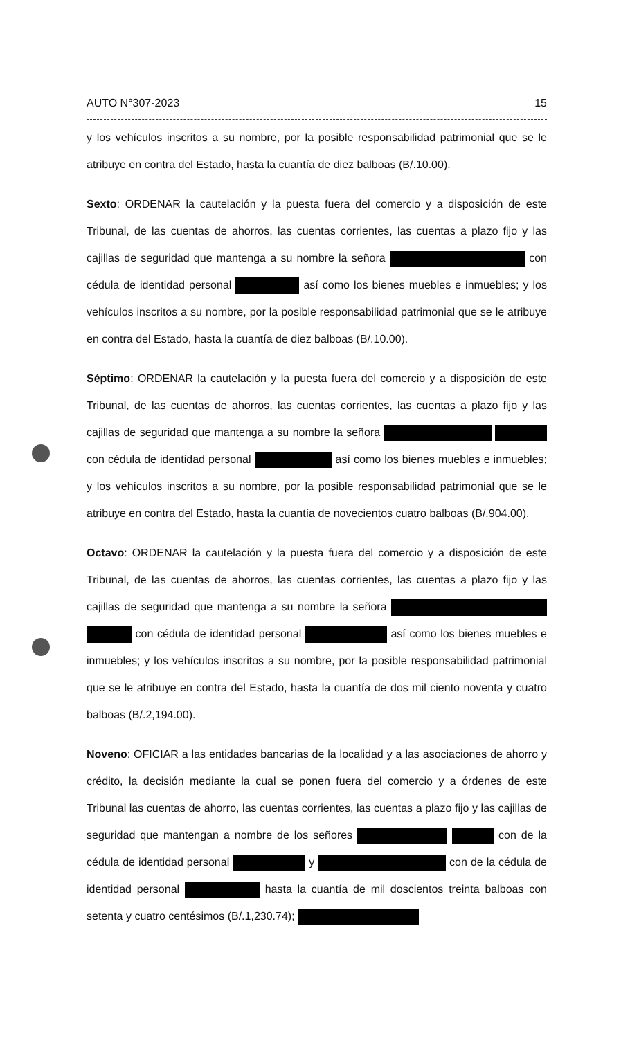AUTO N°307-2023 15
y los vehículos inscritos a su nombre, por la posible responsabilidad patrimonial que se le atribuye en contra del Estado, hasta la cuantía de diez balboas (B/.10.00).
Sexto: ORDENAR la cautelación y la puesta fuera del comercio y a disposición de este Tribunal, de las cuentas de ahorros, las cuentas corrientes, las cuentas a plazo fijo y las cajillas de seguridad que mantenga a su nombre la señora con cédula de identidad personal así como los bienes muebles e inmuebles; y los vehículos inscritos a su nombre, por la posible responsabilidad patrimonial que se le atribuye en contra del Estado, hasta la cuantía de diez balboas (B/.10.00).
Séptimo: ORDENAR la cautelación y la puesta fuera del comercio y a disposición de este Tribunal, de las cuentas de ahorros, las cuentas corrientes, las cuentas a plazo fijo y las cajillas de seguridad que mantenga a su nombre la señora con cédula de identidad personal así como los bienes muebles e inmuebles; y los vehículos inscritos a su nombre, por la posible responsabilidad patrimonial que se le atribuye en contra del Estado, hasta la cuantía de novecientos cuatro balboas (B/.904.00).
Octavo: ORDENAR la cautelación y la puesta fuera del comercio y a disposición de este Tribunal, de las cuentas de ahorros, las cuentas corrientes, las cuentas a plazo fijo y las cajillas de seguridad que mantenga a su nombre la señora con cédula de identidad personal así como los bienes muebles e inmuebles; y los vehículos inscritos a su nombre, por la posible responsabilidad patrimonial que se le atribuye en contra del Estado, hasta la cuantía de dos mil ciento noventa y cuatro balboas (B/.2,194.00).
Noveno: OFICIAR a las entidades bancarias de la localidad y a las asociaciones de ahorro y crédito, la decisión mediante la cual se ponen fuera del comercio y a órdenes de este Tribunal las cuentas de ahorro, las cuentas corrientes, las cuentas a plazo fijo y las cajillas de seguridad que mantengan a nombre de los señores con de la cédula de identidad personal y con de la cédula de identidad personal hasta la cuantía de mil doscientos treinta balboas con setenta y cuatro centésimos (B/.1,230.74);